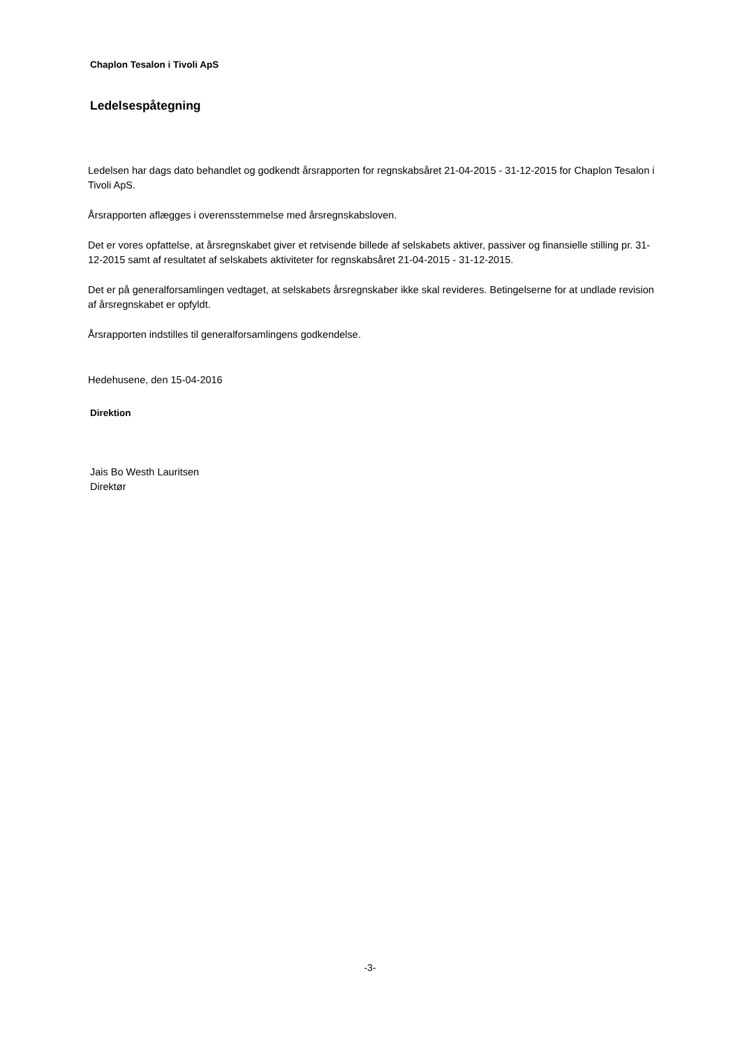Chaplon Tesalon i Tivoli ApS
Ledelsespåtegning
Ledelsen har dags dato behandlet og godkendt årsrapporten for regnskabsåret 21-04-2015 - 31-12-2015 for Chaplon Tesalon i Tivoli ApS.
Årsrapporten aflægges i overensstemmelse med årsregnskabsloven.
Det er vores opfattelse, at årsregnskabet giver et retvisende billede af selskabets aktiver, passiver og finansielle stilling pr. 31-12-2015 samt af resultatet af selskabets aktiviteter for regnskabsåret 21-04-2015 - 31-12-2015.
Det er på generalforsamlingen vedtaget, at selskabets årsregnskaber ikke skal revideres. Betingelserne for at undlade revision af årsregnskabet er opfyldt.
Årsrapporten indstilles til generalforsamlingens godkendelse.
Hedehusene, den 15-04-2016
Direktion
Jais Bo Westh Lauritsen
Direktør
-3-